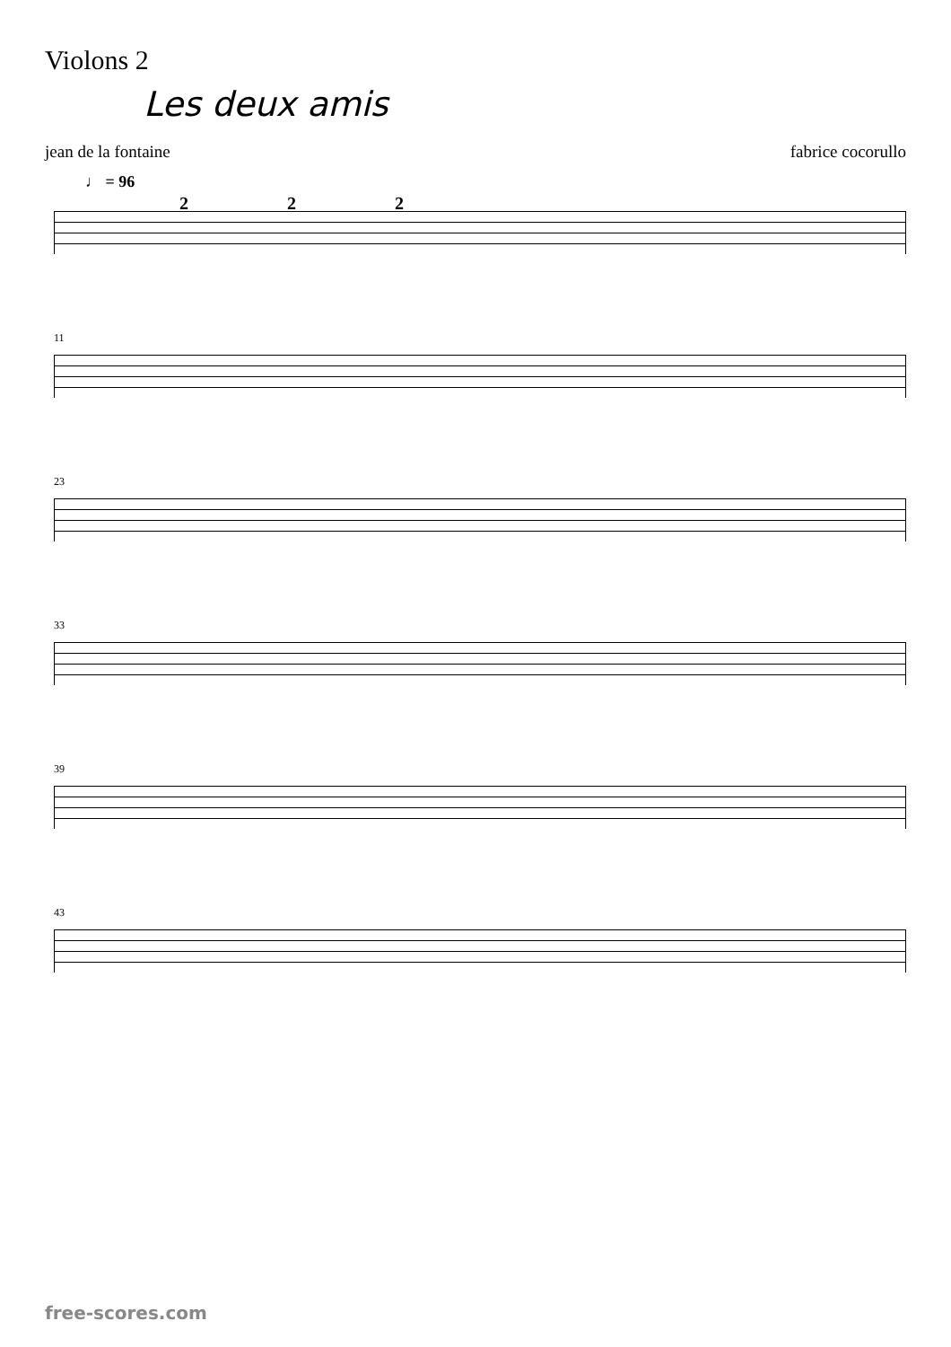Violons 2
Les deux amis
jean de la fontaine fabrice cocorullo
♩ = 96
2
2
2
11
23
33
39
43
free-scores.com